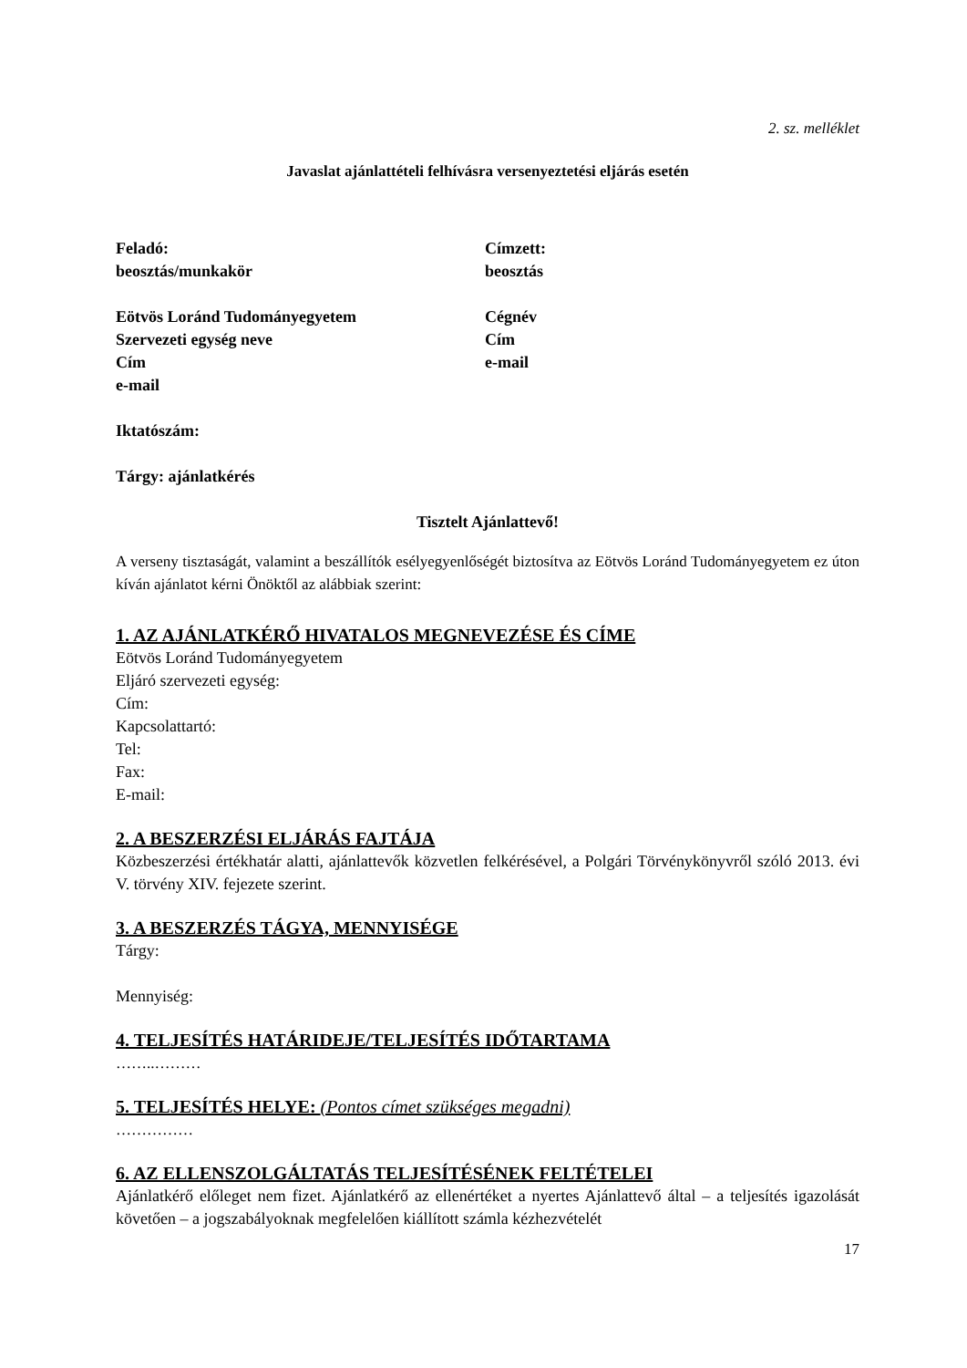2. sz. melléklet
Javaslat ajánlattételi felhívásra versenyeztetési eljárás esetén
Feladó:
beosztás/munkakör
Eötvös Loránd Tudományegyetem
Szervezeti egység neve
Cím
e-mail
Címzett:
beosztás
Cégnév
Cím
e-mail
Iktatószám:
Tárgy: ajánlatkérés
Tisztelt Ajánlattevő!
A verseny tisztaságát, valamint a beszállítók esélyegyenlőségét biztosítva az Eötvös Loránd Tudományegyetem ez úton kíván ajánlatot kérni Önöktől az alábbiak szerint:
1. AZ AJÁNLATKÉRŐ HIVATALOS MEGNEVEZÉSE ÉS CÍME
Eötvös Loránd Tudományegyetem
Eljáró szervezeti egység:
Cím:
Kapcsolattartó:
Tel:
Fax:
E-mail:
2. A BESZERZÉSI ELJÁRÁS FAJTÁJA
Közbeszerzési értékhatár alatti, ajánlattevők közvetlen felkérésével, a Polgári Törvénykönyvről szóló 2013. évi V. törvény XIV. fejezete szerint.
3. A BESZERZÉS TÁGYA, MENNYISÉGE
Tárgy:
Mennyiség:
4. TELJESÍTÉS HATÁRIDEJE/TELJESÍTÉS IDŐTARTAMA
……..………
5. TELJESÍTÉS HELYE: (Pontos címet szükséges megadni)
……………
6. AZ ELLENSZOLGÁLTATÁS TELJESÍTÉSÉNEK FELTÉTELEI
Ajánlatkérő előleget nem fizet. Ajánlatkérő az ellenértéket a nyertes Ajánlattevő által – a teljesítés igazolását követően – a jogszabályoknak megfelelően kiállított számla kézhezvételét
17